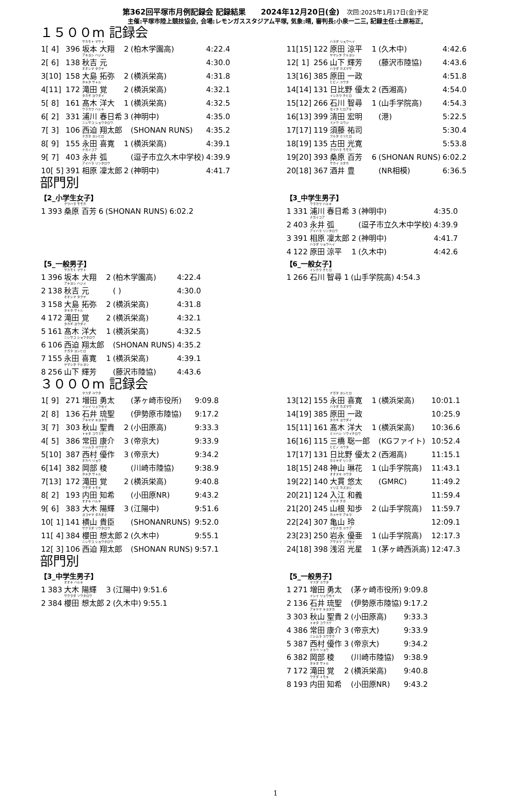第362回平塚市月例記録会 記録結果　　2024年12月20日(金)　次回:2025年1月17日(金)予定
主催:平塚市陸上競技協会, 会場:レモンガススタジアム平塚, 気象:晴, 審判長:小泉一二三, 記録主任:土原裕正,
１５００m 記録会
| 1[ 4] | 396 | サカモト マサト 坂本 大翔 | 2 | (柏木学園高) | 4:22.4 |
| 2[ 6] | 138 | アキヨシ ハジメ 秋吉 元 | | | 4:30.0 |
| 3[10] | 158 | オオシマ タクヤ 大島 拓弥 | 2 | (横浜栄高) | 4:31.8 |
| 4[11] | 172 | タキタ サトル 滝田 覚 | 2 | (横浜栄高) | 4:32.1 |
| 5[ 8] | 161 | タカギ ヨウダイ 髙木 洋大 | 1 | (横浜栄高) | 4:32.5 |
| 6[ 2] | 331 | ウラカワ ハルキ 浦川 春日希 | 3 | (神明中) | 4:35.0 |
| 7[ 3] | 106 | ニシサコ ショウタロウ 西迫 翔太郎 | | (SHONAN RUNS) | 4:35.2 |
| 8[ 9] | 155 | ナガタ ヨシヒロ 永田 喜寛 | 1 | (横浜栄高) | 4:39.1 |
| 9[ 7] | 403 | ナガイコア 永井 弧 | | (逗子市立久木中学校) | 4:39.9 |
| 10[ 5] | 391 | アイハラ リンタロウ 相原 凜太郎 | 2 | (神明中) | 4:41.7 |
| 11[15] | 122 | ハラダ リョウヘイ 原田 涼平 | 1 | (久木中) | 4:42.6 |
| 12[ 1] | 256 | ヤマシタ テルヨシ 山下 輝芳 | | (藤沢市陸協) | 4:43.6 |
| 13[16] | 385 | ハラダ カズマサ 原田 一政 | | | 4:51.8 |
| 14[14] | 131 | ヒビノ ユウタ 日比野 優太 | 2 | (西湘高) | 4:54.0 |
| 15[12] | 266 | イシカワ チヒロ 石川 智尋 | 1 | (山手学院高) | 4:54.3 |
| 16[13] | 399 | セイタ ヒロアキ 清田 宏明 | | (港) | 5:22.5 |
| 17[17] | 119 | スドウ ユウジ 須藤 祐司 | | | 5:30.4 |
| 18[19] | 135 | フルタ ミツヒロ 古田 光寛 | | | 5:53.8 |
| 19[20] | 393 | クワハラ モモカ 桑原 百芳 | 6 | (SHONAN RUNS) | 6:02.2 |
| 20[18] | 367 | サカイ ユタカ 酒井 豊 | | (NR相模) | 6:36.5 |
部門別
【2_小学生女子】
| 1 | 393 | クワハラ モモカ 桑原 百芳 | 6 | (SHONAN RUNS) | 6:02.2 |
【3_中学生男子】
| 1 | 331 | ウラカワ ハルキ 浦川 春日希 | 3 | (神明中) | 4:35.0 |
| 2 | 403 | ナガイコア 永井 弧 | | (逗子市立久木中学校) | 4:39.9 |
| 3 | 391 | アイハラ リンタロウ 相原 凜太郎 | 2 | (神明中) | 4:41.7 |
| 4 | 122 | ハラダ リョウヘイ 原田 涼平 | 1 | (久木中) | 4:42.6 |
【5_一般男子】
| 1 | 396 | サカモト マサト 坂本 大翔 | 2 | (柏木学園高) | 4:22.4 |
| 2 | 138 | アキヨシ ハジメ 秋吉 元 | | ( ) | 4:30.0 |
| 3 | 158 | オオシマ タクヤ 大島 拓弥 | 2 | (横浜栄高) | 4:31.8 |
| 4 | 172 | タキタ サトル 滝田 覚 | 2 | (横浜栄高) | 4:32.1 |
| 5 | 161 | タカギ ヨウダイ 髙木 洋大 | 1 | (横浜栄高) | 4:32.5 |
| 6 | 106 | ニシサコ ショウタロウ 西迫 翔太郎 | | (SHONAN RUNS) | 4:35.2 |
| 7 | 155 | ナガタ ヨシヒロ 永田 喜寛 | 1 | (横浜栄高) | 4:39.1 |
| 8 | 256 | ヤマシタ テルヨシ 山下 輝芳 | | (藤沢市陸協) | 4:43.6 |
【6_一般女子】
| 1 | 266 | イシカワ チヒロ 石川 智尋 | 1 | (山手学院高) | 4:54.3 |
３０００m 記録会
| 1[ 9] | 271 | マスダ ユウタ 増田 勇太 | | (茅ヶ崎市役所) | 9:09.8 |
| 2[ 8] | 136 | イシイ リュウセイ 石井 琉聖 | | (伊勢原市陸協) | 9:17.2 |
| 3[ 7] | 303 | アキヤマ キヨタカ 秋山 聖貴 | 2 | (小田原高) | 9:33.3 |
| 4[ 5] | 386 | トキタ コウスケ 常田 康介 | 3 | (帝京大) | 9:33.9 |
| 5[10] | 387 | ニシムラ ユウサク 西村 優作 | 3 | (帝京大) | 9:34.2 |
| 6[14] | 382 | オカベ リョウ 岡部 稜 | | (川崎市陸協) | 9:38.9 |
| 7[13] | 172 | タキタ サトル 滝田 覚 | 2 | (横浜栄高) | 9:40.8 |
| 8[ 2] | 193 | ウチダ トモキ 内田 知希 | | (小田原NR) | 9:43.2 |
| 9[ 6] | 383 | オオキ ハルキ 大木 陽輝 | 3 | (江陽中) | 9:51.6 |
| 10[ 1] | 141 | ヨコヤマ タカオミ 横山 貴臣 | | (SHONANRUNS) | 9:52.0 |
| 11[ 4] | 384 | サクラダ ソウタロウ 櫻田 想太郎 | 2 | (久木中) | 9:55.1 |
| 12[ 3] | 106 | ニシサコ ショウタロウ 西迫 翔太郎 | | (SHONAN RUNS) | 9:57.1 |
| 13[12] | 155 | ナガタ ヨシヒロ 永田 喜寛 | 1 | (横浜栄高) | 10:01.1 |
| 14[19] | 385 | ハラダ カズマサ 原田 一政 | | | 10:25.9 |
| 15[11] | 161 | タカギ ヨウダイ 髙木 洋大 | 1 | (横浜栄高) | 10:36.6 |
| 16[16] | 115 | ミツハシ ソウイチロウ 三橋 聡一郎 | | (KGファイト) | 10:52.4 |
| 17[17] | 131 | ヒビノ ユウタ 日比野 優太 | 2 | (西湘高) | 11:15.1 |
| 18[15] | 248 | カミヤマ リンカ 神山 琳花 | 1 | (山手学院高) | 11:43.1 |
| 19[22] | 140 | オオヌキ ユウタ 大貫 悠太 | | (GMRC) | 11:49.2 |
| 20[21] | 124 | イリエ カズヨシ 入江 和義 | | | 11:59.4 |
| 21[20] | 245 | ヤマネ チホ 山根 知歩 | 2 | (山手学院高) | 11:59.7 |
| 22[24] | 307 | カメヤマ アキラ 亀山 玲 | | | 12:09.1 |
| 23[23] | 250 | イワナガ ユウア 岩永 優亜 | 1 | (山手学院高) | 12:17.3 |
| 24[18] | 398 | アサヌマ コウセイ 浅沼 光星 | 1 | (茅ヶ崎西浜高) | 12:47.3 |
部門別
【3_中学生男子】
| 1 | 383 | オオキ ハルキ 大木 陽輝 | 3 | (江陽中) | 9:51.6 |
| 2 | 384 | サクラダ ソウタロウ 櫻田 想太郎 | 2 | (久木中) | 9:55.1 |
【5_一般男子】
| 1 | 271 | マスダ ユウタ 増田 勇太 | | (茅ヶ崎市役所) | 9:09.8 |
| 2 | 136 | イシイ リュウセイ 石井 琉聖 | | (伊勢原市陸協) | 9:17.2 |
| 3 | 303 | アキヤマ キヨタカ 秋山 聖貴 | 2 | (小田原高) | 9:33.3 |
| 4 | 386 | トキタ コウスケ 常田 康介 | 3 | (帝京大) | 9:33.9 |
| 5 | 387 | ニシムラ ユウサク 西村 優作 | 3 | (帝京大) | 9:34.2 |
| 6 | 382 | オカベ リョウ 岡部 稜 | | (川崎市陸協) | 9:38.9 |
| 7 | 172 | タキタ サトル 滝田 覚 | 2 | (横浜栄高) | 9:40.8 |
| 8 | 193 | ウチダ トモキ 内田 知希 | | (小田原NR) | 9:43.2 |
1